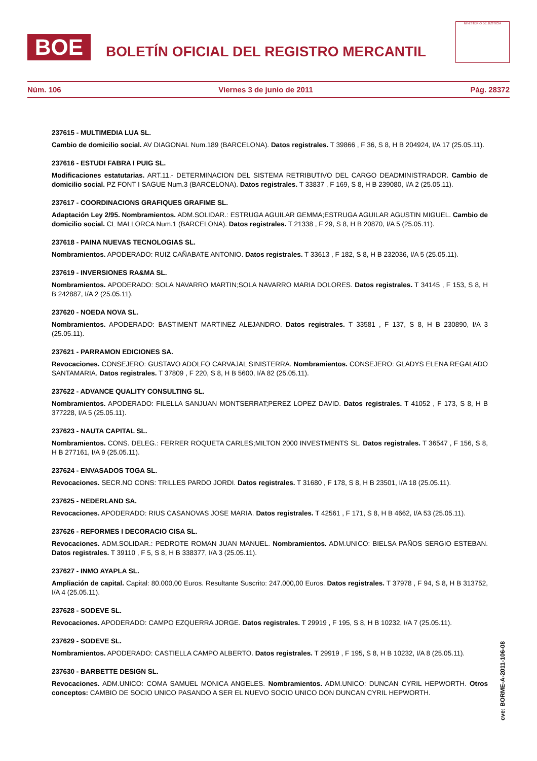BOE
BOLETÍN OFICIAL DEL REGISTRO MERCANTIL
MINISTERIO DE JUSTICIA
Núm. 106 Viernes 3 de junio de 2011 Pág. 28372
237615 - MULTIMEDIA LUA SL.
Cambio de domicilio social. AV DIAGONAL Num.189 (BARCELONA). Datos registrales. T 39866 , F 36, S 8, H B 204924, I/A 17 (25.05.11).
237616 - ESTUDI FABRA I PUIG SL.
Modificaciones estatutarias. ART.11.- DETERMINACION DEL SISTEMA RETRIBUTIVO DEL CARGO DEADMINISTRADOR. Cambio de domicilio social. PZ FONT I SAGUE Num.3 (BARCELONA). Datos registrales. T 33837 , F 169, S 8, H B 239080, I/A 2 (25.05.11).
237617 - COORDINACIONS GRAFIQUES GRAFIME SL.
Adaptación Ley 2/95. Nombramientos. ADM.SOLIDAR.: ESTRUGA AGUILAR GEMMA;ESTRUGA AGUILAR AGUSTIN MIGUEL. Cambio de domicilio social. CL MALLORCA Num.1 (BARCELONA). Datos registrales. T 21338 , F 29, S 8, H B 20870, I/A 5 (25.05.11).
237618 - PAINA NUEVAS TECNOLOGIAS SL.
Nombramientos. APODERADO: RUIZ CAÑABATE ANTONIO. Datos registrales. T 33613 , F 182, S 8, H B 232036, I/A 5 (25.05.11).
237619 - INVERSIONES RA&MA SL.
Nombramientos. APODERADO: SOLA NAVARRO MARTIN;SOLA NAVARRO MARIA DOLORES. Datos registrales. T 34145 , F 153, S 8, H B 242887, I/A 2 (25.05.11).
237620 - NOEDA NOVA SL.
Nombramientos. APODERADO: BASTIMENT MARTINEZ ALEJANDRO. Datos registrales. T 33581 , F 137, S 8, H B 230890, I/A 3 (25.05.11).
237621 - PARRAMON EDICIONES SA.
Revocaciones. CONSEJERO: GUSTAVO ADOLFO CARVAJAL SINISTERRA. Nombramientos. CONSEJERO: GLADYS ELENA REGALADO SANTAMARIA. Datos registrales. T 37809 , F 220, S 8, H B 5600, I/A 82 (25.05.11).
237622 - ADVANCE QUALITY CONSULTING SL.
Nombramientos. APODERADO: FILELLA SANJUAN MONTSERRAT;PEREZ LOPEZ DAVID. Datos registrales. T 41052 , F 173, S 8, H B 377228, I/A 5 (25.05.11).
237623 - NAUTA CAPITAL SL.
Nombramientos. CONS. DELEG.: FERRER ROQUETA CARLES;MILTON 2000 INVESTMENTS SL. Datos registrales. T 36547 , F 156, S 8, H B 277161, I/A 9 (25.05.11).
237624 - ENVASADOS TOGA SL.
Revocaciones. SECR.NO CONS: TRILLES PARDO JORDI. Datos registrales. T 31680 , F 178, S 8, H B 23501, I/A 18 (25.05.11).
237625 - NEDERLAND SA.
Revocaciones. APODERADO: RIUS CASANOVAS JOSE MARIA. Datos registrales. T 42561 , F 171, S 8, H B 4662, I/A 53 (25.05.11).
237626 - REFORMES I DECORACIO CISA SL.
Revocaciones. ADM.SOLIDAR.: PEDROTE ROMAN JUAN MANUEL. Nombramientos. ADM.UNICO: BIELSA PAÑOS SERGIO ESTEBAN. Datos registrales. T 39110 , F 5, S 8, H B 338377, I/A 3 (25.05.11).
237627 - INMO AYAPLA SL.
Ampliación de capital. Capital: 80.000,00 Euros. Resultante Suscrito: 247.000,00 Euros. Datos registrales. T 37978 , F 94, S 8, H B 313752, I/A 4 (25.05.11).
237628 - SODEVE SL.
Revocaciones. APODERADO: CAMPO EZQUERRA JORGE. Datos registrales. T 29919 , F 195, S 8, H B 10232, I/A 7 (25.05.11).
237629 - SODEVE SL.
Nombramientos. APODERADO: CASTIELLA CAMPO ALBERTO. Datos registrales. T 29919 , F 195, S 8, H B 10232, I/A 8 (25.05.11).
237630 - BARBETTE DESIGN SL.
Revocaciones. ADM.UNICO: COMA SAMUEL MONICA ANGELES. Nombramientos. ADM.UNICO: DUNCAN CYRIL HEPWORTH. Otros conceptos: CAMBIO DE SOCIO UNICO PASANDO A SER EL NUEVO SOCIO UNICO DON DUNCAN CYRIL HEPWORTH.
cve: BORME-A-2011-106-08